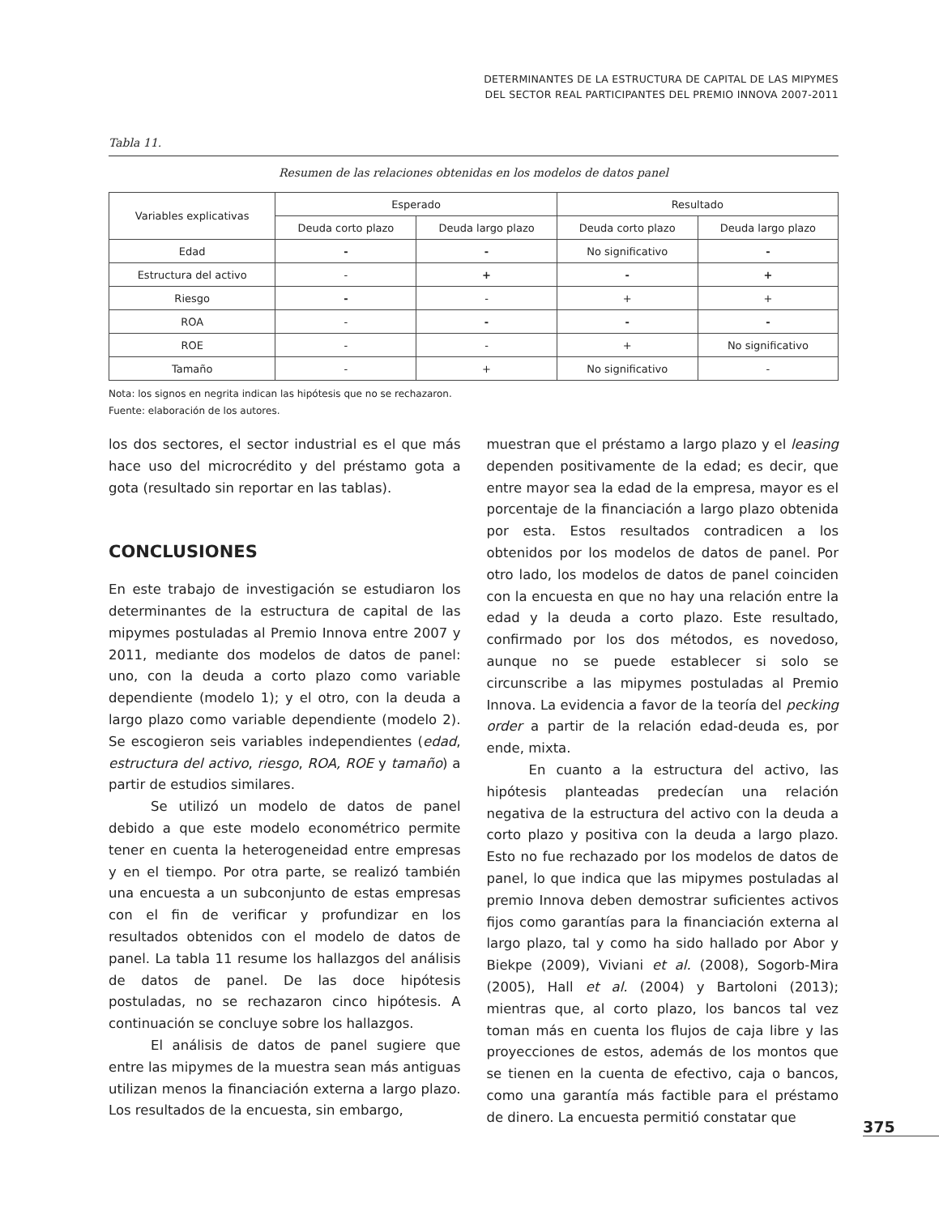DETERMINANTES DE LA ESTRUCTURA DE CAPITAL DE LAS MIPYMES
DEL SECTOR REAL PARTICIPANTES DEL PREMIO INNOVA 2007-2011
Tabla 11.
Resumen de las relaciones obtenidas en los modelos de datos panel
| Variables explicativas | Esperado | | Resultado | |
| --- | --- | --- | --- | --- |
| | Deuda corto plazo | Deuda largo plazo | Deuda corto plazo | Deuda largo plazo |
| Edad | - | - | No significativo | - |
| Estructura del activo | - | + | - | + |
| Riesgo | - | - | + | + |
| ROA | - | - | - | - |
| ROE | - | - | + | No significativo |
| Tamaño | - | + | No significativo | - |
Nota: los signos en negrita indican las hipótesis que no se rechazaron.
Fuente: elaboración de los autores.
los dos sectores, el sector industrial es el que más hace uso del microcrédito y del préstamo gota a gota (resultado sin reportar en las tablas).
CONCLUSIONES
En este trabajo de investigación se estudiaron los determinantes de la estructura de capital de las mipymes postuladas al Premio Innova entre 2007 y 2011, mediante dos modelos de datos de panel: uno, con la deuda a corto plazo como variable dependiente (modelo 1); y el otro, con la deuda a largo plazo como variable dependiente (modelo 2). Se escogieron seis variables independientes (edad, estructura del activo, riesgo, ROA, ROE y tamaño) a partir de estudios similares.
Se utilizó un modelo de datos de panel debido a que este modelo econométrico permite tener en cuenta la heterogeneidad entre empresas y en el tiempo. Por otra parte, se realizó también una encuesta a un subconjunto de estas empresas con el fin de verificar y profundizar en los resultados obtenidos con el modelo de datos de panel. La tabla 11 resume los hallazgos del análisis de datos de panel. De las doce hipótesis postuladas, no se rechazaron cinco hipótesis. A continuación se concluye sobre los hallazgos.
El análisis de datos de panel sugiere que entre las mipymes de la muestra sean más antiguas utilizan menos la financiación externa a largo plazo. Los resultados de la encuesta, sin embargo,
muestran que el préstamo a largo plazo y el leasing dependen positivamente de la edad; es decir, que entre mayor sea la edad de la empresa, mayor es el porcentaje de la financiación a largo plazo obtenida por esta. Estos resultados contradicen a los obtenidos por los modelos de datos de panel. Por otro lado, los modelos de datos de panel coinciden con la encuesta en que no hay una relación entre la edad y la deuda a corto plazo. Este resultado, confirmado por los dos métodos, es novedoso, aunque no se puede establecer si solo se circunscribe a las mipymes postuladas al Premio Innova. La evidencia a favor de la teoría del pecking order a partir de la relación edad-deuda es, por ende, mixta.
En cuanto a la estructura del activo, las hipótesis planteadas predecían una relación negativa de la estructura del activo con la deuda a corto plazo y positiva con la deuda a largo plazo. Esto no fue rechazado por los modelos de datos de panel, lo que indica que las mipymes postuladas al premio Innova deben demostrar suficientes activos fijos como garantías para la financiación externa al largo plazo, tal y como ha sido hallado por Abor y Biekpe (2009), Viviani et al. (2008), Sogorb-Mira (2005), Hall et al. (2004) y Bartoloni (2013); mientras que, al corto plazo, los bancos tal vez toman más en cuenta los flujos de caja libre y las proyecciones de estos, además de los montos que se tienen en la cuenta de efectivo, caja o bancos, como una garantía más factible para el préstamo de dinero. La encuesta permitió constatar que
375